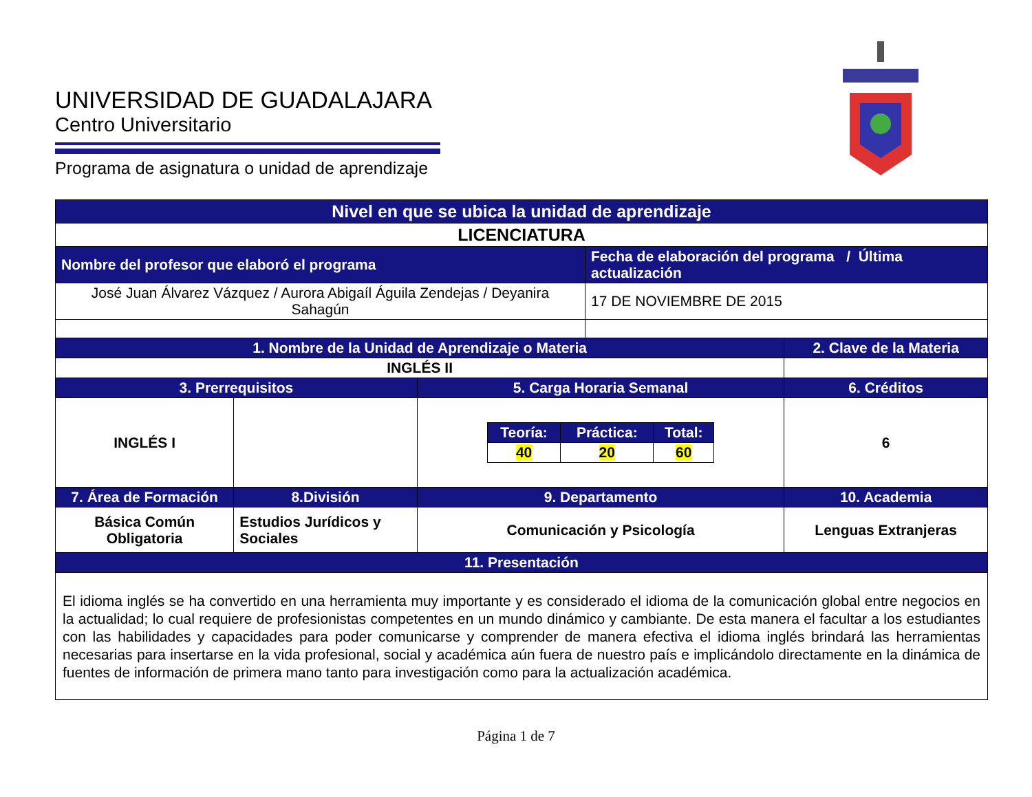UNIVERSIDAD DE GUADALAJARA
Centro Universitario
Programa de asignatura o unidad de aprendizaje
| Nivel en que se ubica la unidad de aprendizaje | | | | |
| --- | --- | --- | --- | --- |
| LICENCIATURA | | | | |
| Nombre del profesor que elaboró el programa | | | Fecha de elaboración del programa / Última actualización | |
| José Juan Álvarez Vázquez / Aurora Abigaíl Águila Zendejas / Deyanira Sahagún | | | 17 DE NOVIEMBRE DE 2015 | |
| 1. Nombre de la Unidad de Aprendizaje o Materia | | | | 2. Clave de la Materia |
| INGLÉS II | | | | |
| 3. Prerrequisitos | | 5. Carga Horaria Semanal | | 6. Créditos |
| INGLÉS I | | / Teoría: / Práctica: / Total: / / --- / --- / --- / / 40 / 20 / 60 / | | 6 |
| 7. Área de Formación | 8.División | 9. Departamento | | 10. Academia |
| Básica Común Obligatoria | Estudios Jurídicos y Sociales | Comunicación y Psicología | | Lenguas Extranjeras |
| 11. Presentación | | | | |
| El idioma inglés se ha convertido en una herramienta muy importante y es considerado el idioma de la comunicación global entre negocios en la actualidad; lo cual requiere de profesionistas competentes en un mundo dinámico y cambiante. De esta manera el facultar a los estudiantes con las habilidades y capacidades para poder comunicarse y comprender de manera efectiva el idioma inglés brindará las herramientas necesarias para insertarse en la vida profesional, social y académica aún fuera de nuestro país e implicándolo directamente en la dinámica de fuentes de información de primera mano tanto para investigación como para la actualización académica. | | | | |
Página 1 de 7